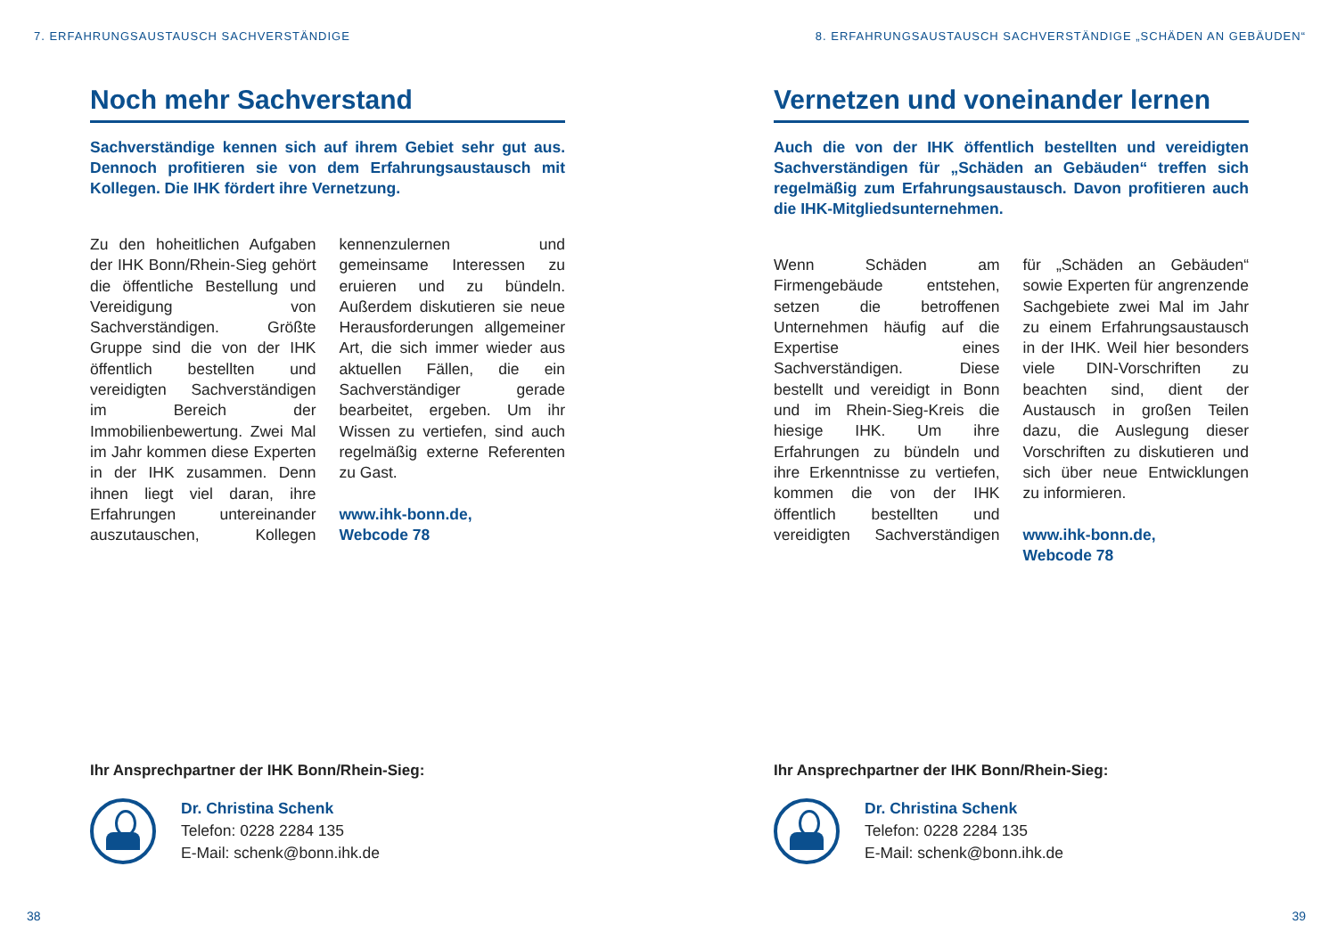7. ERFAHRUNGSAUSTAUSCH SACHVERSTÄNDIGE
Noch mehr Sachverstand
Sachverständige kennen sich auf ihrem Gebiet sehr gut aus. Dennoch profitieren sie von dem Erfahrungsaustausch mit Kollegen. Die IHK fördert ihre Vernetzung.
Zu den hoheitlichen Aufgaben der IHK Bonn/Rhein-Sieg gehört die öffentliche Bestellung und Vereidigung von Sachverständigen. Größte Gruppe sind die von der IHK öffentlich bestellten und vereidigten Sachverständigen im Bereich der Immobilienbewertung. Zwei Mal im Jahr kommen diese Experten in der IHK zusammen. Denn ihnen liegt viel daran, ihre Erfahrungen untereinander auszutauschen, Kollegen kennenzulernen und gemeinsame Interessen zu eruieren und zu bündeln. Außerdem diskutieren sie neue Herausforderungen allgemeiner Art, die sich immer wieder aus aktuellen Fällen, die ein Sachverständiger gerade bearbeitet, ergeben. Um ihr Wissen zu vertiefen, sind auch regelmäßig externe Referenten zu Gast.
www.ihk-bonn.de,
Webcode 78
Ihr Ansprechpartner der IHK Bonn/Rhein-Sieg:
Dr. Christina Schenk
Telefon: 0228 2284 135
E-Mail: schenk@bonn.ihk.de
38
8. ERFAHRUNGSAUSTAUSCH SACHVERSTÄNDIGE „SCHÄDEN AN GEBÄUDEN“
Vernetzen und voneinander lernen
Auch die von der IHK öffentlich bestellten und vereidigten Sachverständigen für „Schäden an Gebäuden“ treffen sich regelmäßig zum Erfahrungsaustausch. Davon profitieren auch die IHK-Mitgliedsunternehmen.
Wenn Schäden am Firmengebäude entstehen, setzen die betroffenen Unternehmen häufig auf die Expertise eines Sachverständigen. Diese bestellt und vereidigt in Bonn und im Rhein-Sieg-Kreis die hiesige IHK. Um ihre Erfahrungen zu bündeln und ihre Erkenntnisse zu vertiefen, kommen die von der IHK öffentlich bestellten und vereidigten Sachverständigen für „Schäden an Gebäuden“ sowie Experten für angrenzende Sachgebiete zwei Mal im Jahr zu einem Erfahrungsaustausch in der IHK. Weil hier besonders viele DIN-Vorschriften zu beachten sind, dient der Austausch in großen Teilen dazu, die Auslegung dieser Vorschriften zu diskutieren und sich über neue Entwicklungen zu informieren.
www.ihk-bonn.de,
Webcode 78
Ihr Ansprechpartner der IHK Bonn/Rhein-Sieg:
Dr. Christina Schenk
Telefon: 0228 2284 135
E-Mail: schenk@bonn.ihk.de
39